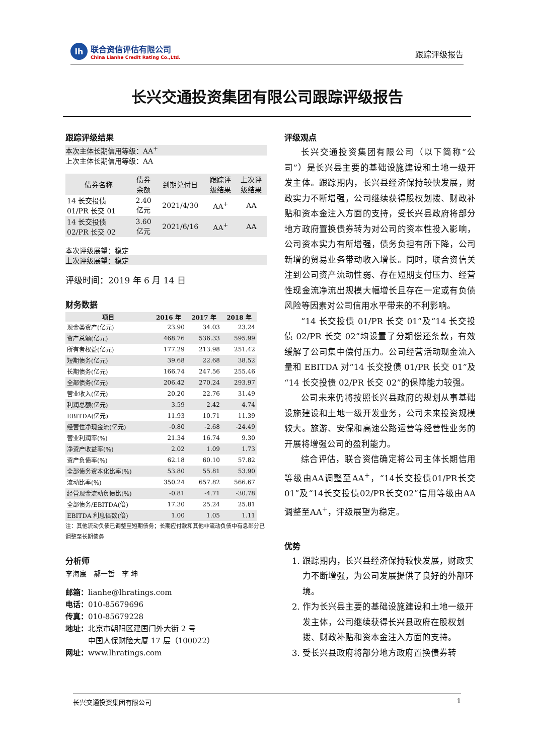lh
联合资信评估有限公司
China Lianhe Credit Rating Co.,Ltd.
跟踪评级报告
长兴交通投资集团有限公司跟踪评级报告
跟踪评级结果
本次主体长期信用等级：AA<sup>+</sup>
上次主体长期信用等级：AA
| 债券名称 | 债券 余额 | 到期兑付日 | 跟踪评 级结果 | 上次评 级结果 |
| --- | --- | --- | --- | --- |
| 14 长交投债 01/PR 长交 01 | 2.40 亿元 | 2021/4/30 | AA<sup>+</sup> | AA |
| 14 长交投债 02/PR 长交 02 | 3.60 亿元 | 2021/6/16 | AA<sup>+</sup> | AA |
本次评级展望：稳定
上次评级展望：稳定
评级时间：2019 年 6 月 14 日
财务数据
| 项目 | 2016 年 | 2017 年 | 2018 年 |
| --- | --- | --- | --- |
| 现金类资产(亿元) | 23.90 | 34.03 | 23.24 |
| 资产总额(亿元) | 468.76 | 536.33 | 595.99 |
| 所有者权益(亿元) | 177.29 | 213.98 | 251.42 |
| 短期债务(亿元) | 39.68 | 22.68 | 38.52 |
| 长期债务(亿元) | 166.74 | 247.56 | 255.46 |
| 全部债务(亿元) | 206.42 | 270.24 | 293.97 |
| 营业收入(亿元) | 20.20 | 22.76 | 31.49 |
| 利润总额(亿元) | 3.59 | 2.42 | 4.74 |
| EBITDA(亿元) | 11.93 | 10.71 | 11.39 |
| 经营性净现金流(亿元) | -0.80 | -2.68 | -24.49 |
| 营业利润率(%) | 21.34 | 16.74 | 9.30 |
| 净资产收益率(%) | 2.02 | 1.09 | 1.73 |
| 资产负债率(%) | 62.18 | 60.10 | 57.82 |
| 全部债务资本化比率(%) | 53.80 | 55.81 | 53.90 |
| 流动比率(%) | 350.24 | 657.82 | 566.67 |
| 经营现金流动负债比(%) | -0.81 | -4.71 | -30.78 |
| 全部债务/EBITDA(倍) | 17.30 | 25.24 | 25.81 |
| EBITDA 利息倍数(倍) | 1.00 | 1.05 | 1.11 |
注：其他流动负债已调整至短期债务；长期应付款和其他非流动负债中有息部分已调整至长期债务
分析师
李海宸　郝一哲　李 坤
邮箱：lianhe@lhratings.com
电话：010-85679696
传真：010-85679228
地址：北京市朝阳区建国门外大街 2 号
　　　中国人保财险大厦 17 层（100022）
网址：www.lhratings.com
评级观点
长兴交通投资集团有限公司（以下简称“公司”）是长兴县主要的基础设施建设和土地一级开发主体。跟踪期内，长兴县经济保持较快发展，财政实力不断增强，公司继续获得股权划拨、财政补贴和资本金注入方面的支持，受长兴县政府将部分地方政府置换债券转为对公司的资本性投入影响，公司资本实力有所增强，债务负担有所下降，公司新增的贸易业务带动收入增长。同时，联合资信关注到公司资产流动性弱、存在短期支付压力、经营性现金流净流出规模大幅增长且存在一定或有负债风险等因素对公司信用水平带来的不利影响。
“14 长交投债 01/PR 长交 01”及“14 长交投债 02/PR 长交 02”均设置了分期偿还条款，有效缓解了公司集中偿付压力。公司经营活动现金流入量和 EBITDA 对“14 长交投债 01/PR 长交 01”及“14 长交投债 02/PR 长交 02”的保障能力较强。
公司未来仍将按照长兴县政府的规划从事基础设施建设和土地一级开发业务，公司未来投资规模较大。旅游、安保和高速公路运营等经营性业务的开展将增强公司的盈利能力。
综合评估，联合资信确定将公司主体长期信用等级由AA调整至AA<sup>+</sup>，“14长交投债01/PR长交01”及“14长交投债02/PR长交02”信用等级由AA调整至AA<sup>+</sup>，评级展望为稳定。
优势
1. 跟踪期内，长兴县经济保持较快发展，财政实力不断增强，为公司发展提供了良好的外部环境。
2. 作为长兴县主要的基础设施建设和土地一级开发主体，公司继续获得长兴县政府在股权划拨、财政补贴和资本金注入方面的支持。
3. 受长兴县政府将部分地方政府置换债券转
长兴交通投资集团有限公司 1